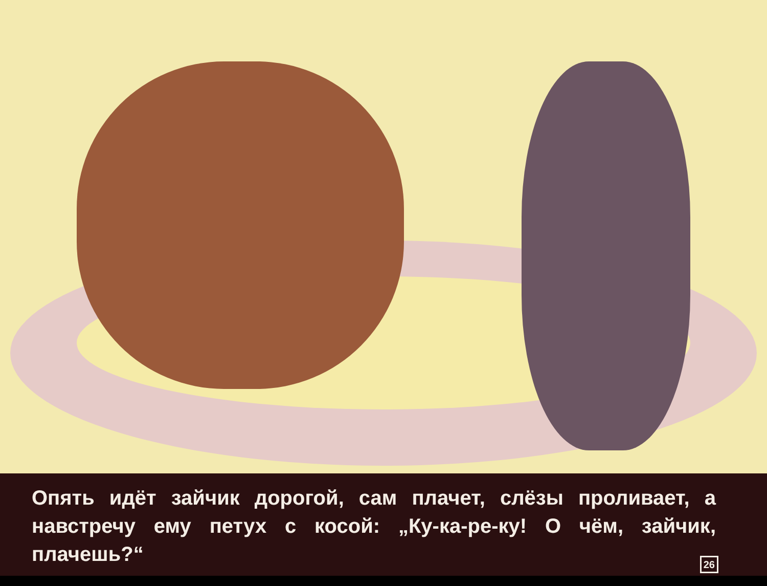Опять идёт зайчик дорогой, сам плачет, слёзы проливает, а навстречу ему петух с косой: „Ку-ка-ре-ку! О чём, зайчик, плачешь?“26